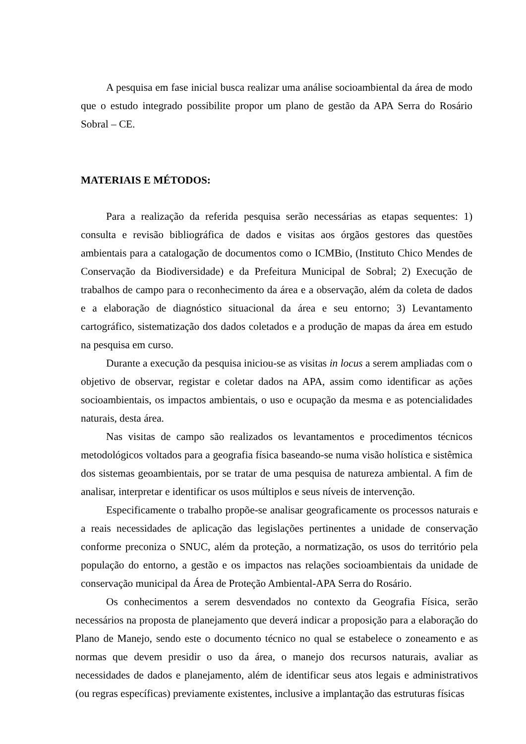A pesquisa em fase inicial busca realizar uma análise socioambiental da área de modo que o estudo integrado possibilite propor um plano de gestão da APA Serra do Rosário Sobral – CE.
MATERIAIS E MÉTODOS:
Para a realização da referida pesquisa serão necessárias as etapas sequentes: 1) consulta e revisão bibliográfica de dados e visitas aos órgãos gestores das questões ambientais para a catalogação de documentos como o ICMBio, (Instituto Chico Mendes de Conservação da Biodiversidade) e da Prefeitura Municipal de Sobral; 2) Execução de trabalhos de campo para o reconhecimento da área e a observação, além da coleta de dados e a elaboração de diagnóstico situacional da área e seu entorno; 3) Levantamento cartográfico, sistematização dos dados coletados e a produção de mapas da área em estudo na pesquisa em curso.
Durante a execução da pesquisa iniciou-se as visitas in locus a serem ampliadas com o objetivo de observar, registar e coletar dados na APA, assim como identificar as ações socioambientais, os impactos ambientais, o uso e ocupação da mesma e as potencialidades naturais, desta área.
Nas visitas de campo são realizados os levantamentos e procedimentos técnicos metodológicos voltados para a geografia física baseando-se numa visão holística e sistêmica dos sistemas geoambientais, por se tratar de uma pesquisa de natureza ambiental. A fim de analisar, interpretar e identificar os usos múltiplos e seus níveis de intervenção.
Especificamente o trabalho propõe-se analisar geograficamente os processos naturais e a reais necessidades de aplicação das legislações pertinentes a unidade de conservação conforme preconiza o SNUC, além da proteção, a normatização, os usos do território pela população do entorno, a gestão e os impactos nas relações socioambientais da unidade de conservação municipal da Área de Proteção Ambiental-APA Serra do Rosário.
Os conhecimentos a serem desvendados no contexto da Geografia Física, serão necessários na proposta de planejamento que deverá indicar a proposição para a elaboração do Plano de Manejo, sendo este o documento técnico no qual se estabelece o zoneamento e as normas que devem presidir o uso da área, o manejo dos recursos naturais, avaliar as necessidades de dados e planejamento, além de identificar seus atos legais e administrativos (ou regras específicas) previamente existentes, inclusive a implantação das estruturas físicas